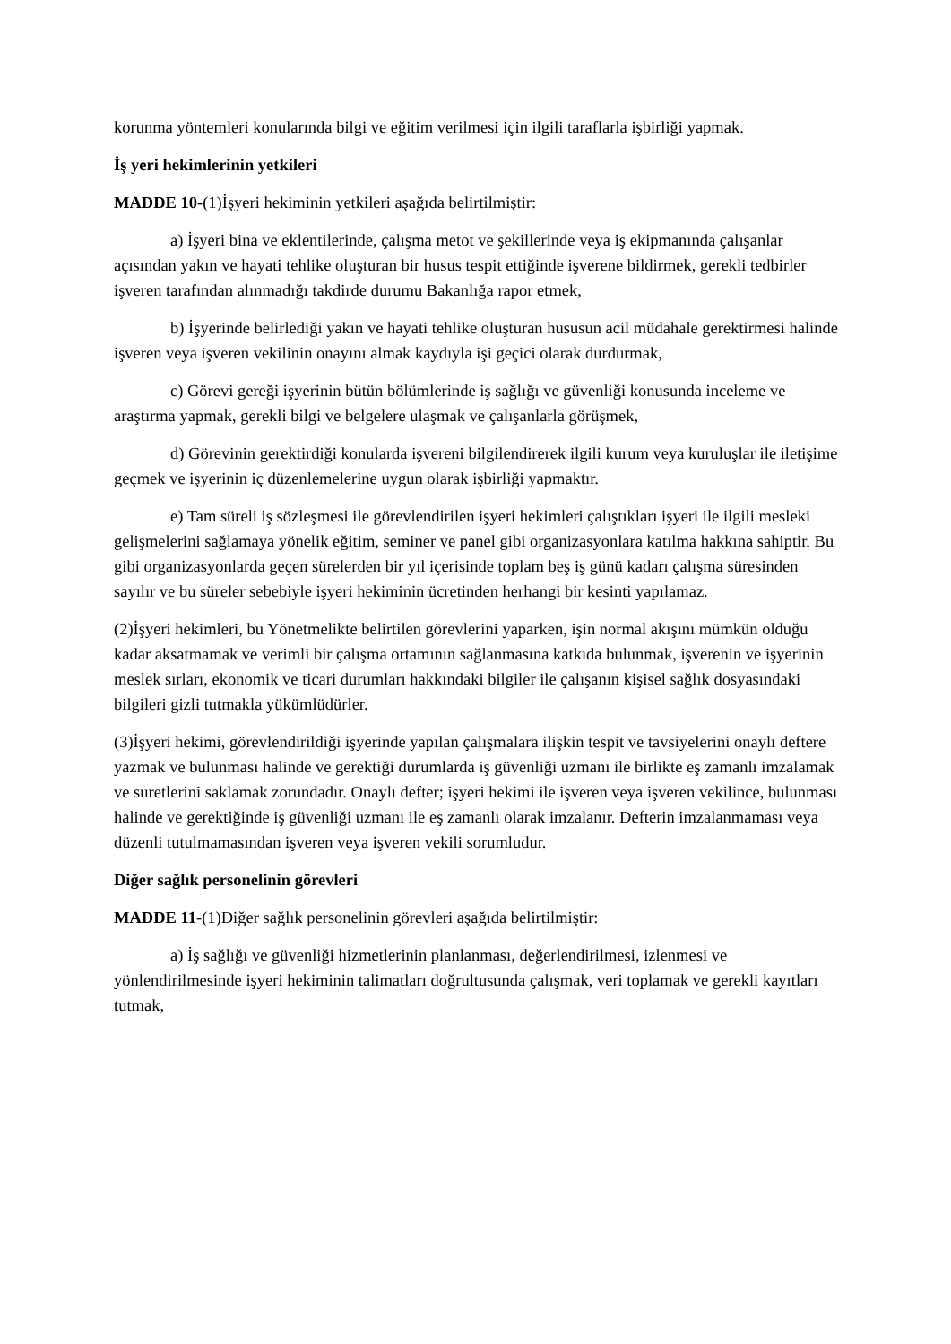korunma yöntemleri konularında bilgi ve eğitim verilmesi için ilgili taraflarla işbirliği yapmak.
İş yeri hekimlerinin yetkileri
MADDE 10-(1)İşyeri hekiminin yetkileri aşağıda belirtilmiştir:
a) İşyeri bina ve eklentilerinde, çalışma metot ve şekillerinde veya iş ekipmanında çalışanlar açısından yakın ve hayati tehlike oluşturan bir husus tespit ettiğinde işverene bildirmek, gerekli tedbirler işveren tarafından alınmadığı takdirde durumu Bakanlığa rapor etmek,
b) İşyerinde belirlediği yakın ve hayati tehlike oluşturan hususun acil müdahale gerektirmesi halinde işveren veya işveren vekilinin onayını almak kaydıyla işi geçici olarak durdurmak,
c) Görevi gereği işyerinin bütün bölümlerinde iş sağlığı ve güvenliği konusunda inceleme ve araştırma yapmak, gerekli bilgi ve belgelere ulaşmak ve çalışanlarla görüşmek,
d) Görevinin gerektirdiği konularda işvereni bilgilendirerek ilgili kurum veya kuruluşlar ile iletişime geçmek ve işyerinin iç düzenlemelerine uygun olarak işbirliği yapmaktır.
e) Tam süreli iş sözleşmesi ile görevlendirilen işyeri hekimleri çalıştıkları işyeri ile ilgili mesleki gelişmelerini sağlamaya yönelik eğitim, seminer ve panel gibi organizasyonlara katılma hakkına sahiptir. Bu gibi organizasyonlarda geçen sürelerden bir yıl içerisinde toplam beş iş günü kadarı çalışma süresinden sayılır ve bu süreler sebebiyle işyeri hekiminin ücretinden herhangi bir kesinti yapılamaz.
(2)İşyeri hekimleri, bu Yönetmelikte belirtilen görevlerini yaparken, işin normal akışını mümkün olduğu kadar aksatmamak ve verimli bir çalışma ortamının sağlanmasına katkıda bulunmak, işverenin ve işyerinin meslek sırları, ekonomik ve ticari durumları hakkındaki bilgiler ile çalışanın kişisel sağlık dosyasındaki bilgileri gizli tutmakla yükümlüdürler.
(3)İşyeri hekimi, görevlendirildiği işyerinde yapılan çalışmalara ilişkin tespit ve tavsiyelerini onaylı deftere yazmak ve bulunması halinde ve gerektiği durumlarda iş güvenliği uzmanı ile birlikte eş zamanlı imzalamak ve suretlerini saklamak zorundadır. Onaylı defter; işyeri hekimi ile işveren veya işveren vekilince, bulunması halinde ve gerektiğinde iş güvenliği uzmanı ile eş zamanlı olarak imzalanır. Defterin imzalanmaması veya düzenli tutulmamasından işveren veya işveren vekili sorumludur.
Diğer sağlık personelinin görevleri
MADDE 11-(1)Diğer sağlık personelinin görevleri aşağıda belirtilmiştir:
a) İş sağlığı ve güvenliği hizmetlerinin planlanması, değerlendirilmesi, izlenmesi ve yönlendirilmesinde işyeri hekiminin talimatları doğrultusunda çalışmak, veri toplamak ve gerekli kayıtları tutmak,